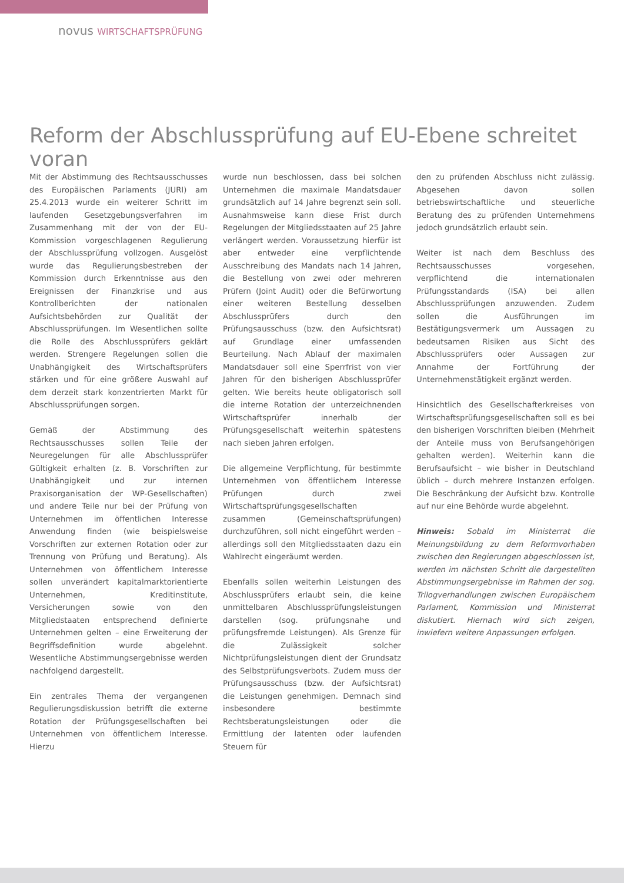novus WIRTSCHAFTSPRÜFUNG
Reform der Abschlussprüfung auf EU-Ebene schreitet voran
Mit der Abstimmung des Rechtsausschusses des Europäischen Parlaments (JURI) am 25.4.2013 wurde ein weiterer Schritt im laufenden Gesetzgebungsverfahren im Zusammenhang mit der von der EU-Kommission vorgeschlagenen Regulierung der Abschlussprüfung vollzogen. Ausgelöst wurde das Regulierungsbestreben der Kommission durch Erkenntnisse aus den Ereignissen der Finanzkrise und aus Kontrollberichten der nationalen Aufsichtsbehörden zur Qualität der Abschlussprüfungen. Im Wesentlichen sollte die Rolle des Abschlussprüfers geklärt werden. Strengere Regelungen sollen die Unabhängigkeit des Wirtschaftsprüfers stärken und für eine größere Auswahl auf dem derzeit stark konzentrierten Markt für Abschlussprüfungen sorgen.
Gemäß der Abstimmung des Rechtsausschusses sollen Teile der Neuregelungen für alle Abschlussprüfer Gültigkeit erhalten (z. B. Vorschriften zur Unabhängigkeit und zur internen Praxisorganisation der WP-Gesellschaften) und andere Teile nur bei der Prüfung von Unternehmen im öffentlichen Interesse Anwendung finden (wie beispielsweise Vorschriften zur externen Rotation oder zur Trennung von Prüfung und Beratung). Als Unternehmen von öffentlichem Interesse sollen unverändert kapitalmarktorientierte Unternehmen, Kreditinstitute, Versicherungen sowie von den Mitgliedstaaten entsprechend definierte Unternehmen gelten – eine Erweiterung der Begriffsdefinition wurde abgelehnt. Wesentliche Abstimmungsergebnisse werden nachfolgend dargestellt.
Ein zentrales Thema der vergangenen Regulierungsdiskussion betrifft die externe Rotation der Prüfungsgesellschaften bei Unternehmen von öffentlichem Interesse. Hierzu
wurde nun beschlossen, dass bei solchen Unternehmen die maximale Mandatsdauer grundsätzlich auf 14 Jahre begrenzt sein soll. Ausnahmsweise kann diese Frist durch Regelungen der Mitgliedsstaaten auf 25 Jahre verlängert werden. Voraussetzung hierfür ist aber entweder eine verpflichtende Ausschreibung des Mandats nach 14 Jahren, die Bestellung von zwei oder mehreren Prüfern (Joint Audit) oder die Befürwortung einer weiteren Bestellung desselben Abschlussprüfers durch den Prüfungsausschuss (bzw. den Aufsichtsrat) auf Grundlage einer umfassenden Beurteilung. Nach Ablauf der maximalen Mandatsdauer soll eine Sperrfrist von vier Jahren für den bisherigen Abschlussprüfer gelten. Wie bereits heute obligatorisch soll die interne Rotation der unterzeichnenden Wirtschaftsprüfer innerhalb der Prüfungsgesellschaft weiterhin spätestens nach sieben Jahren erfolgen.
Die allgemeine Verpflichtung, für bestimmte Unternehmen von öffentlichem Interesse Prüfungen durch zwei Wirtschaftsprüfungsgesellschaften zusammen (Gemeinschaftsprüfungen) durchzuführen, soll nicht eingeführt werden – allerdings soll den Mitgliedsstaaten dazu ein Wahlrecht eingeräumt werden.
Ebenfalls sollen weiterhin Leistungen des Abschlussprüfers erlaubt sein, die keine unmittelbaren Abschlussprüfungsleistungen darstellen (sog. prüfungsnahe und prüfungsfremde Leistungen). Als Grenze für die Zulässigkeit solcher Nichtprüfungsleistungen dient der Grundsatz des Selbstprüfungsverbots. Zudem muss der Prüfungsausschuss (bzw. der Aufsichtsrat) die Leistungen genehmigen. Demnach sind insbesondere bestimmte Rechtsberatungsleistungen oder die Ermittlung der latenten oder laufenden Steuern für
den zu prüfenden Abschluss nicht zulässig. Abgesehen davon sollen betriebswirtschaftliche und steuerliche Beratung des zu prüfenden Unternehmens jedoch grundsätzlich erlaubt sein.
Weiter ist nach dem Beschluss des Rechtsausschusses vorgesehen, verpflichtend die internationalen Prüfungsstandards (ISA) bei allen Abschlussprüfungen anzuwenden. Zudem sollen die Ausführungen im Bestätigungsvermerk um Aussagen zu bedeutsamen Risiken aus Sicht des Abschlussprüfers oder Aussagen zur Annahme der Fortführung der Unternehmenstätigkeit ergänzt werden.
Hinsichtlich des Gesellschafterkreises von Wirtschaftsprüfungsgesellschaften soll es bei den bisherigen Vorschriften bleiben (Mehrheit der Anteile muss von Berufsangehörigen gehalten werden). Weiterhin kann die Berufsaufsicht – wie bisher in Deutschland üblich – durch mehrere Instanzen erfolgen. Die Beschränkung der Aufsicht bzw. Kontrolle auf nur eine Behörde wurde abgelehnt.
Hinweis: Sobald im Ministerrat die Meinungsbildung zu dem Reformvorhaben zwischen den Regierungen abgeschlossen ist, werden im nächsten Schritt die dargestellten Abstimmungsergebnisse im Rahmen der sog. Trilogverhandlungen zwischen Europäischem Parlament, Kommission und Ministerrat diskutiert. Hiernach wird sich zeigen, inwiefern weitere Anpassungen erfolgen.